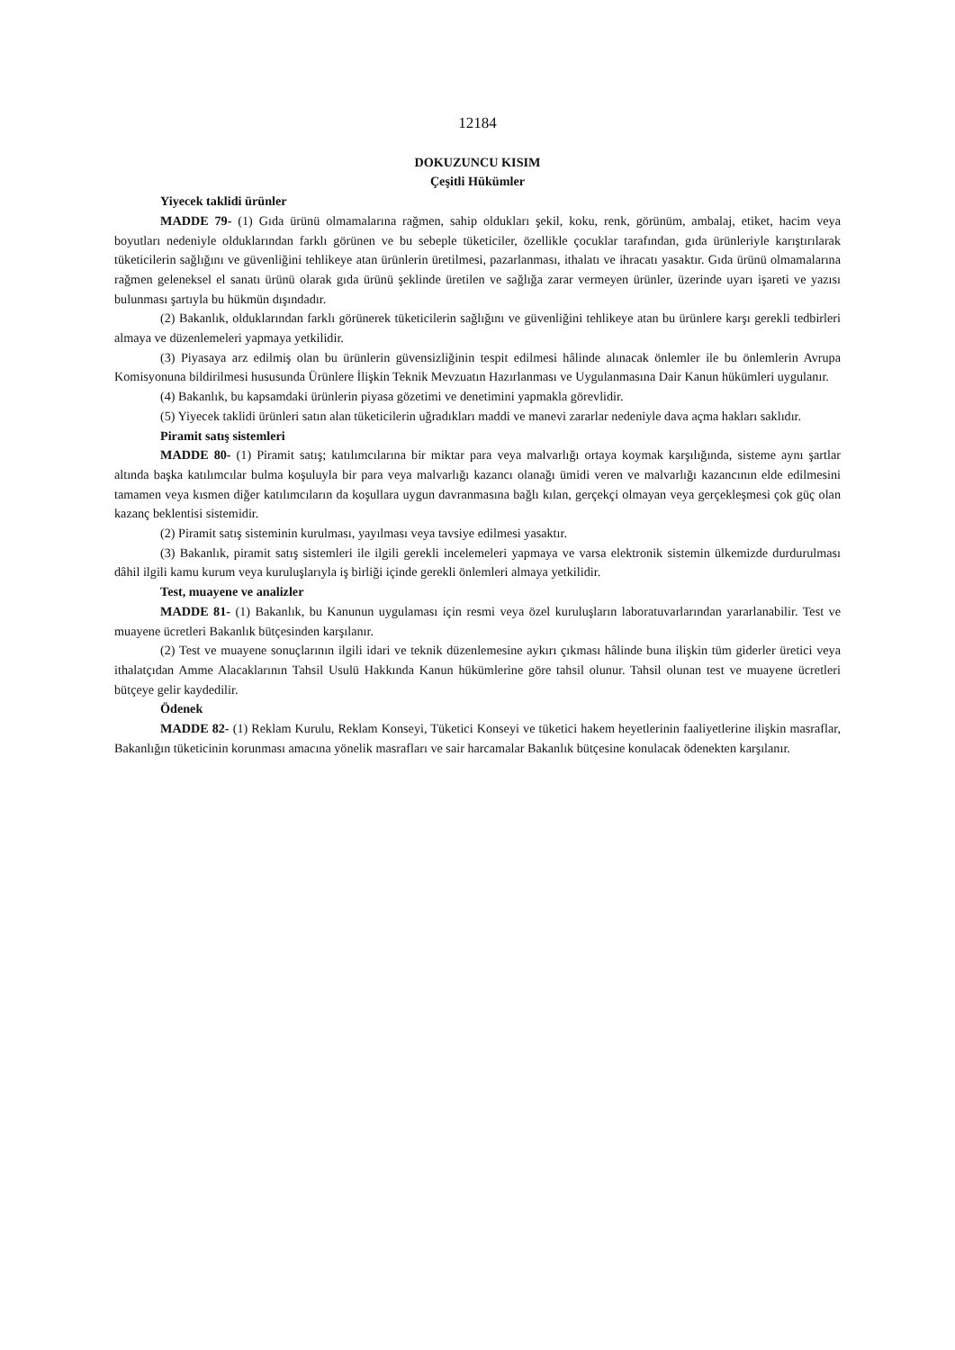12184
DOKUZUNCU KISIM
Çeşitli Hükümler
Yiyecek taklidi ürünler
MADDE 79- (1) Gıda ürünü olmamalarına rağmen, sahip oldukları şekil, koku, renk, görünüm, ambalaj, etiket, hacim veya boyutları nedeniyle olduklarından farklı görünen ve bu sebeple tüketiciler, özellikle çocuklar tarafından, gıda ürünleriyle karıştırılarak tüketicilerin sağlığını ve güvenliğini tehlikeye atan ürünlerin üretilmesi, pazarlanması, ithalatı ve ihracatı yasaktır. Gıda ürünü olmamalarına rağmen geleneksel el sanatı ürünü olarak gıda ürünü şeklinde üretilen ve sağlığa zarar vermeyen ürünler, üzerinde uyarı işareti ve yazısı bulunması şartıyla bu hükmün dışındadır.
(2) Bakanlık, olduklarından farklı görünerek tüketicilerin sağlığını ve güvenliğini tehlikeye atan bu ürünlere karşı gerekli tedbirleri almaya ve düzenlemeleri yapmaya yetkilidir.
(3) Piyasaya arz edilmiş olan bu ürünlerin güvensizliğinin tespit edilmesi hâlinde alınacak önlemler ile bu önlemlerin Avrupa Komisyonuna bildirilmesi hususunda Ürünlere İlişkin Teknik Mevzuatın Hazırlanması ve Uygulanmasına Dair Kanun hükümleri uygulanır.
(4) Bakanlık, bu kapsamdaki ürünlerin piyasa gözetimi ve denetimini yapmakla görevlidir.
(5) Yiyecek taklidi ürünleri satın alan tüketicilerin uğradıkları maddi ve manevi zararlar nedeniyle dava açma hakları saklıdır.
Piramit satış sistemleri
MADDE 80- (1) Piramit satış; katılımcılarına bir miktar para veya malvarlığı ortaya koymak karşılığında, sisteme aynı şartlar altında başka katılımcılar bulma koşuluyla bir para veya malvarlığı kazancı olanağı ümidi veren ve malvarlığı kazancının elde edilmesini tamamen veya kısmen diğer katılımcıların da koşullara uygun davranmasına bağlı kılan, gerçekçi olmayan veya gerçekleşmesi çok güç olan kazanç beklentisi sistemidir.
(2) Piramit satış sisteminin kurulması, yayılması veya tavsiye edilmesi yasaktır.
(3) Bakanlık, piramit satış sistemleri ile ilgili gerekli incelemeleri yapmaya ve varsa elektronik sistemin ülkemizde durdurulması dâhil ilgili kamu kurum veya kuruluşlarıyla iş birliği içinde gerekli önlemleri almaya yetkilidir.
Test, muayene ve analizler
MADDE 81- (1) Bakanlık, bu Kanunun uygulaması için resmi veya özel kuruluşların laboratuvarlarından yararlanabilir. Test ve muayene ücretleri Bakanlık bütçesinden karşılanır.
(2) Test ve muayene sonuçlarının ilgili idari ve teknik düzenlemesine aykırı çıkması hâlinde buna ilişkin tüm giderler üretici veya ithalatçıdan Amme Alacaklarının Tahsil Usulü Hakkında Kanun hükümlerine göre tahsil olunur. Tahsil olunan test ve muayene ücretleri bütçeye gelir kaydedilir.
Ödenek
MADDE 82- (1) Reklam Kurulu, Reklam Konseyi, Tüketici Konseyi ve tüketici hakem heyetlerinin faaliyetlerine ilişkin masraflar, Bakanlığın tüketicinin korunması amacına yönelik masrafları ve sair harcamalar Bakanlık bütçesine konulacak ödenekten karşılanır.